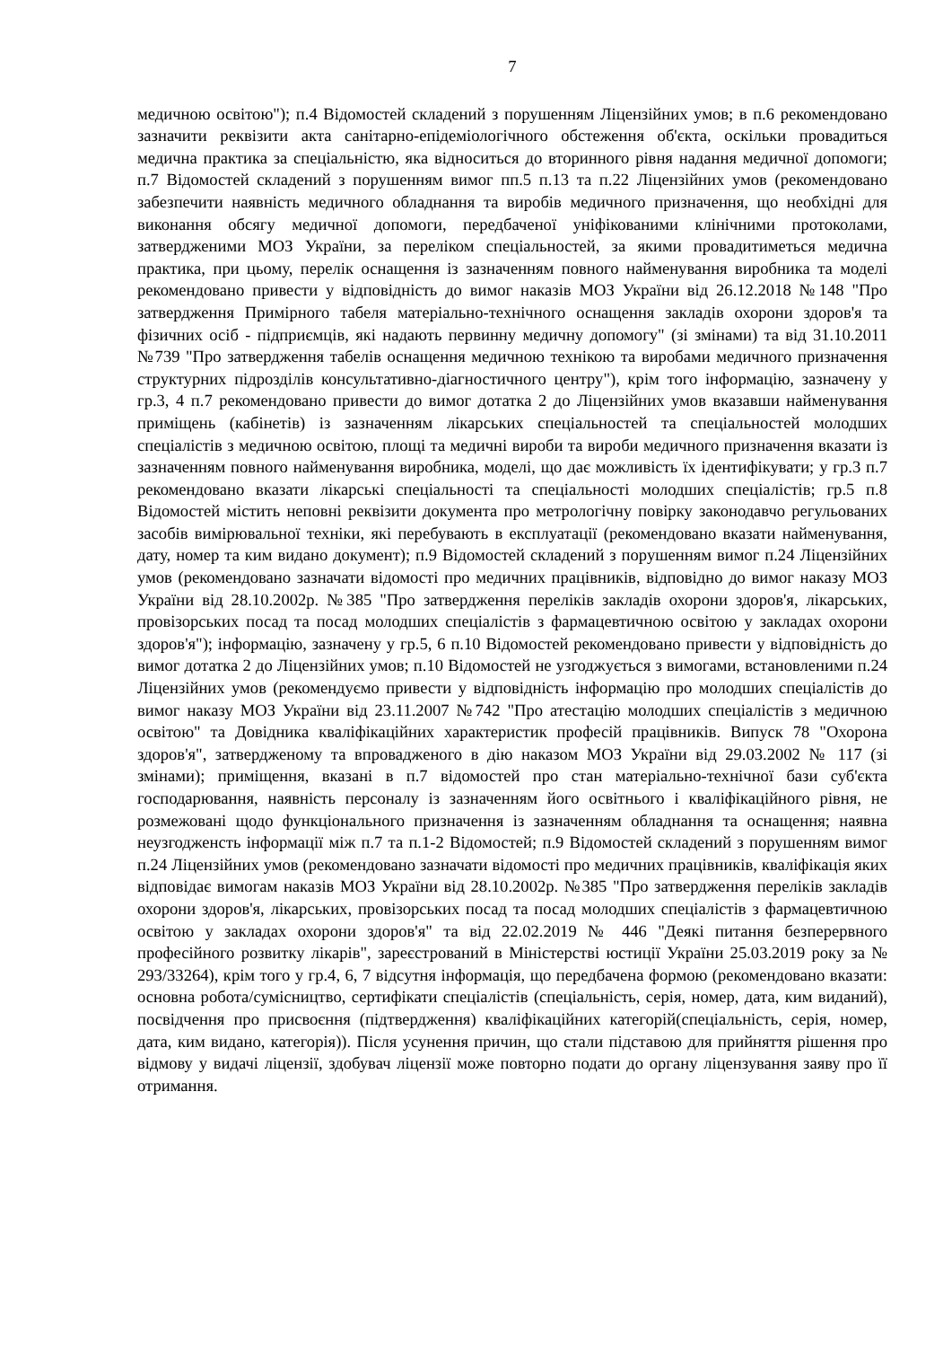7
медичною освітою"); п.4 Відомостей складений з порушенням Ліцензійних умов; в п.6 рекомендовано зазначити реквізити акта санітарно-епідеміологічного обстеження об'єкта, оскільки провадиться медична практика за спеціальністю, яка відноситься до вторинного рівня надання медичної допомоги; п.7 Відомостей складений з порушенням вимог пп.5 п.13 та п.22 Ліцензійних умов (рекомендовано забезпечити наявність медичного обладнання та виробів медичного призначення, що необхідні для виконання обсягу медичної допомоги, передбаченої уніфікованими клінічними протоколами, затвердженими МОЗ України, за переліком спеціальностей, за якими провадитиметься медична практика, при цьому, перелік оснащення із зазначенням повного найменування виробника та моделі рекомендовано привести у відповідність до вимог наказів МОЗ України від 26.12.2018 №148 "Про затвердження Примірного табеля матеріально-технічного оснащення закладів охорони здоров'я та фізичних осіб - підприємців, які надають первинну медичну допомогу" (зі змінами) та від 31.10.2011 №739 "Про затвердження табелів оснащення медичною технікою та виробами медичного призначення структурних підрозділів консультативно-діагностичного центру"), крім того інформацію, зазначену у гр.3, 4 п.7 рекомендовано привести до вимог дотатка 2 до Ліцензійних умов вказавши найменування приміщень (кабінетів) із зазначенням лікарських спеціальностей та спеціальностей молодших спеціалістів з медичною освітою, площі та медичні вироби та вироби медичного призначення вказати із зазначенням повного найменування виробника, моделі, що дає можливість їх ідентифікувати; у гр.3 п.7 рекомендовано вказати лікарські спеціальності та спеціальності молодших спеціалістів; гр.5 п.8 Відомостей містить неповні реквізити документа про метрологічну повірку законодавчо регульованих засобів вимірювальної техніки, які перебувають в експлуатації (рекомендовано вказати найменування, дату, номер та ким видано документ); п.9 Відомостей складений з порушенням вимог п.24 Ліцензійних умов (рекомендовано зазначати відомості про медичних працівників, відповідно до вимог наказу МОЗ України від 28.10.2002р. №385 "Про затвердження переліків закладів охорони здоров'я, лікарських, провізорських посад та посад молодших спеціалістів з фармацевтичною освітою у закладах охорони здоров'я"); інформацію, зазначену у гр.5, 6 п.10 Відомостей рекомендовано привести у відповідність до вимог дотатка 2 до Ліцензійних умов; п.10 Відомостей не узгоджується з вимогами, встановленими п.24 Ліцензійних умов (рекомендуємо привести у відповідність інформацію про молодших спеціалістів до вимог наказу МОЗ України від 23.11.2007 №742 "Про атестацію молодших спеціалістів з медичною освітою" та Довідника кваліфікаційних характеристик професій працівників. Випуск 78 "Охорона здоров'я", затвердженому та впровадженого в дію наказом МОЗ України від 29.03.2002 № 117 (зі змінами); приміщення, вказані в п.7 відомостей про стан матеріально-технічної бази суб'єкта господарювання, наявність персоналу із зазначенням його освітнього і кваліфікаційного рівня, не розмежовані щодо функціонального призначення із зазначенням обладнання та оснащення; наявна неузгодженсть інформації між п.7 та п.1-2 Відомостей; п.9 Відомостей складений з порушенням вимог п.24 Ліцензійних умов (рекомендовано зазначати відомості про медичних працівників, кваліфікація яких відповідає вимогам наказів МОЗ України від 28.10.2002р. №385 "Про затвердження переліків закладів охорони здоров'я, лікарських, провізорських посад та посад молодших спеціалістів з фармацевтичною освітою у закладах охорони здоров'я" та від 22.02.2019 № 446 "Деякі питання безперервного професійного розвитку лікарів", зареєстрований в Міністерстві юстиції України 25.03.2019 року за № 293/33264), крім того у гр.4, 6, 7 відсутня інформація, що передбачена формою (рекомендовано вказати: основна робота/сумісництво, сертифікати спеціалістів (спеціальність, серія, номер, дата, ким виданий), посвідчення про присвоєння (підтвердження) кваліфікаційних категорій(спеціальність, серія, номер, дата, ким видано, категорія)). Після усунення причин, що стали підставою для прийняття рішення про відмову у видачі ліцензії, здобувач ліцензії може повторно подати до органу ліцензування заяву про її отримання.